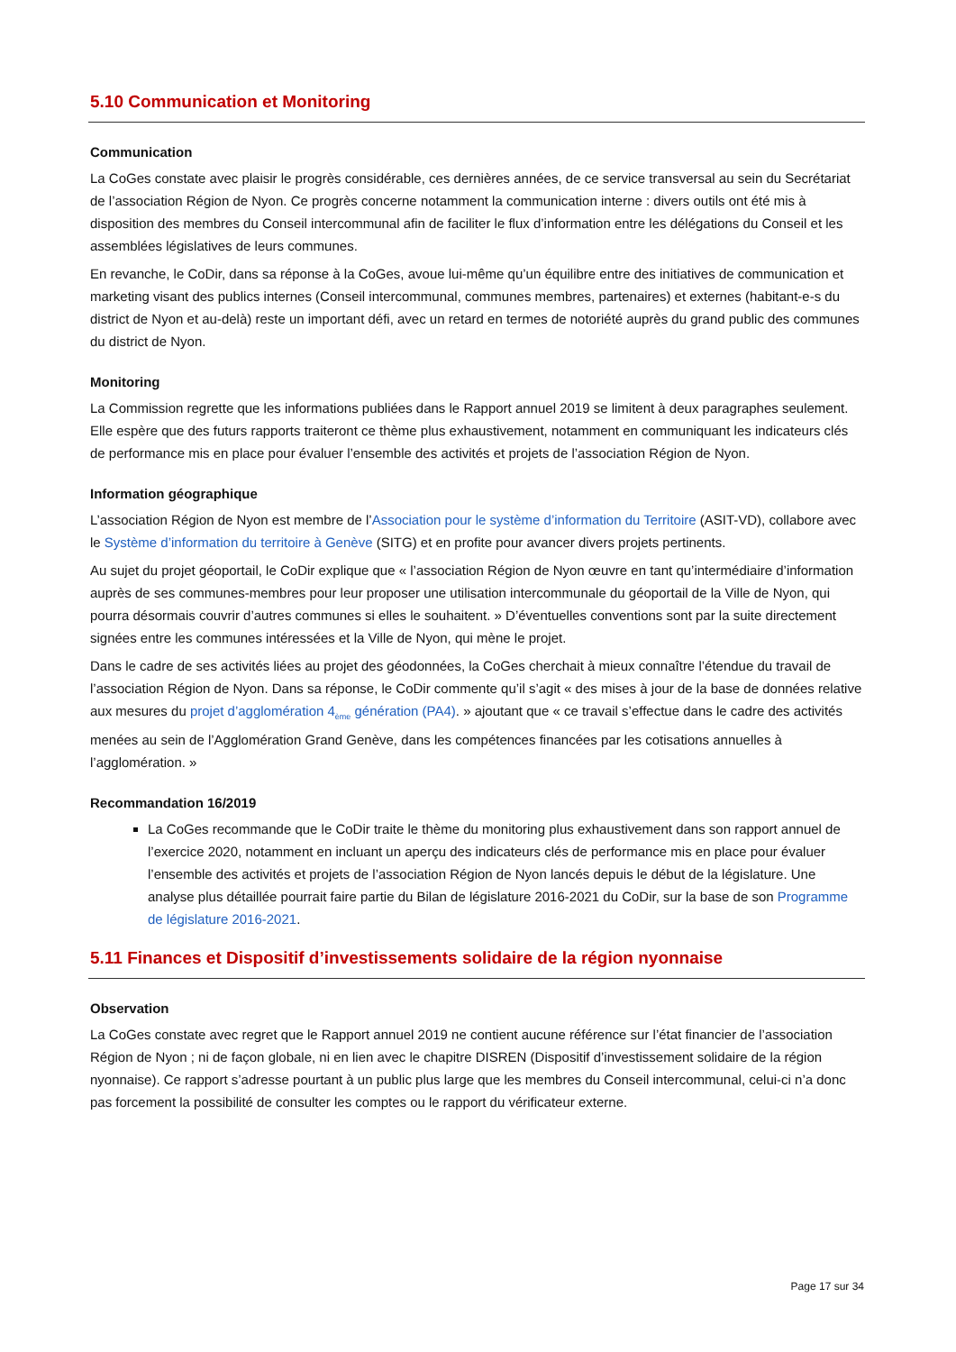5.10 Communication et Monitoring
Communication
La CoGes constate avec plaisir le progrès considérable, ces dernières années, de ce service transversal au sein du Secrétariat de l’association Région de Nyon. Ce progrès concerne notamment la communication interne : divers outils ont été mis à disposition des membres du Conseil intercommunal afin de faciliter le flux d’information entre les délégations du Conseil et les assemblées législatives de leurs communes.
En revanche, le CoDir, dans sa réponse à la CoGes, avoue lui-même qu’un équilibre entre des initiatives de communication et marketing visant des publics internes (Conseil intercommunal, communes membres, partenaires) et externes (habitant-e-s du district de Nyon et au-delà) reste un important défi, avec un retard en termes de notoriété auprès du grand public des communes du district de Nyon.
Monitoring
La Commission regrette que les informations publiées dans le Rapport annuel 2019 se limitent à deux paragraphes seulement. Elle espère que des futurs rapports traiteront ce thème plus exhaustivement, notamment en communiquant les indicateurs clés de performance mis en place pour évaluer l’ensemble des activités et projets de l’association Région de Nyon.
Information géographique
L’association Région de Nyon est membre de l’Association pour le système d’information du Territoire (ASIT-VD), collabore avec le Système d’information du territoire à Genève (SITG) et en profite pour avancer divers projets pertinents.
Au sujet du projet géoportail, le CoDir explique que « l’association Région de Nyon œuvre en tant qu’intermédiaire d’information auprès de ses communes-membres pour leur proposer une utilisation intercommunale du géoportail de la Ville de Nyon, qui pourra désormais couvrir d’autres communes si elles le souhaitent. » D’éventuelles conventions sont par la suite directement signées entre les communes intéressées et la Ville de Nyon, qui mène le projet.
Dans le cadre de ses activités liées au projet des géodonnées, la CoGes cherchait à mieux connaître l’étendue du travail de l’association Région de Nyon. Dans sa réponse, le CoDir commente qu’il s’agit « des mises à jour de la base de données relative aux mesures du projet d’agglomération 4<sub>ème</sub> génération (PA4). » ajoutant que « ce travail s’effectue dans le cadre des activités menées au sein de l’Agglomération Grand Genève, dans les compétences financées par les cotisations annuelles à l’agglomération. »
Recommandation 16/2019
La CoGes recommande que le CoDir traite le thème du monitoring plus exhaustivement dans son rapport annuel de l’exercice 2020, notamment en incluant un aperçu des indicateurs clés de performance mis en place pour évaluer l’ensemble des activités et projets de l’association Région de Nyon lancés depuis le début de la législature. Une analyse plus détaillée pourrait faire partie du Bilan de législature 2016-2021 du CoDir, sur la base de son Programme de législature 2016-2021.
5.11 Finances et Dispositif d’investissements solidaire de la région nyonnaise
Observation
La CoGes constate avec regret que le Rapport annuel 2019 ne contient aucune référence sur l’état financier de l’association Région de Nyon ; ni de façon globale, ni en lien avec le chapitre DISREN (Dispositif d’investissement solidaire de la région nyonnaise). Ce rapport s’adresse pourtant à un public plus large que les membres du Conseil intercommunal, celui-ci n’a donc pas forcement la possibilité de consulter les comptes ou le rapport du vérificateur externe.
Page 17 sur 34